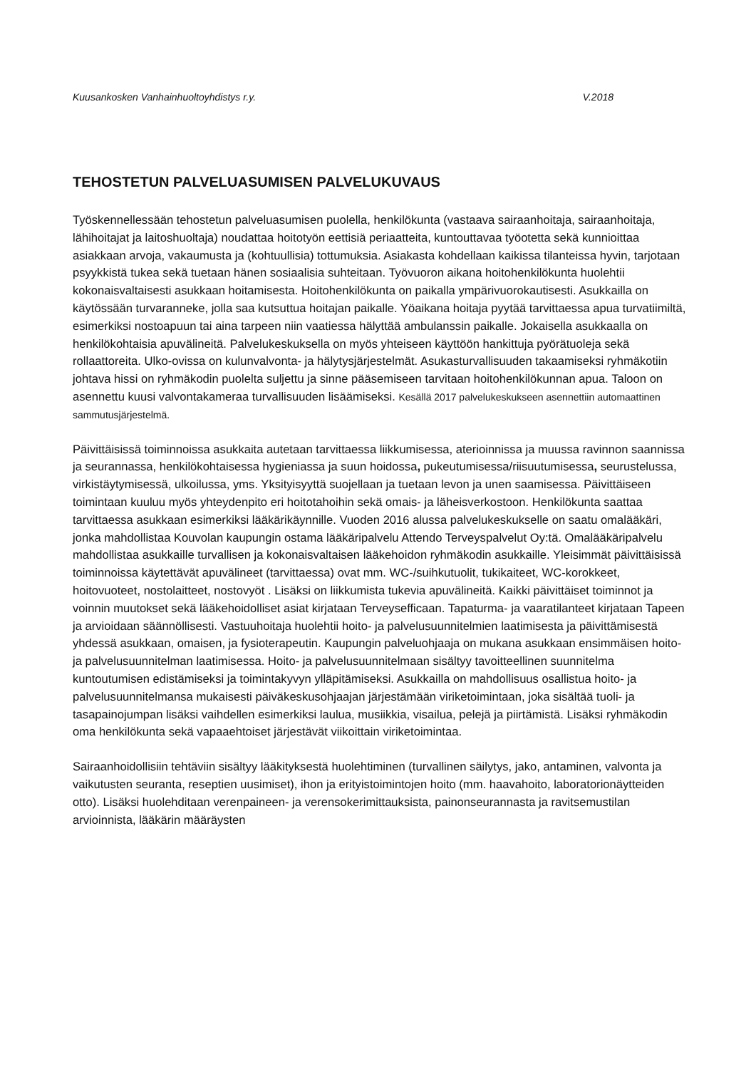Kuusankosken Vanhainhuoltoyhdistys r.y. V.2018
TEHOSTETUN PALVELUASUMISEN PALVELUKUVAUS
Työskennellessään tehostetun palveluasumisen puolella, henkilökunta (vastaava sairaanhoitaja, sairaanhoitaja, lähihoitajat ja laitoshuoltaja) noudattaa hoitotyön eettisiä periaatteita, kuntouttavaa työotetta sekä kunnioittaa asiakkaan arvoja, vakaumusta ja (kohtuullisia) tottumuksia. Asiakasta kohdellaan kaikissa tilanteissa hyvin, tarjotaan psyykkistä tukea sekä tuetaan hänen sosiaalisia suhteitaan. Työvuoron aikana hoitohenkilökunta huolehtii kokonaisvaltaisesti asukkaan hoitamisesta. Hoitohenkilökunta on paikalla ympärivuorokautisesti. Asukkailla on käytössään turvaranneke, jolla saa kutsuttua hoitajan paikalle. Yöaikana hoitaja pyytää tarvittaessa apua turvatiimiltä, esimerkiksi nostoapuun tai aina tarpeen niin vaatiessa hälyttää ambulanssin paikalle. Jokaisella asukkaalla on henkilökohtaisia apuvälineitä. Palvelukeskuksella on myös yhteiseen käyttöön hankittuja pyörätuoleja sekä rollaattoreita. Ulko-ovissa on kulunvalvonta- ja hälytysjärjestelmät. Asukasturvallisuuden takaamiseksi ryhmäkotiin johtava hissi on ryhmäkodin puolelta suljettu ja sinne pääsemiseen tarvitaan hoitohenkilökunnan apua. Taloon on asennettu kuusi valvontakameraa turvallisuuden lisäämiseksi. Kesällä 2017 palvelukeskukseen asennettiin automaattinen sammutusjärjestelmä.
Päivittäisissä toiminnoissa asukkaita autetaan tarvittaessa liikkumisessa, aterioinnissa ja muussa ravinnon saannissa ja seurannassa, henkilökohtaisessa hygieniassa ja suun hoidossa, pukeutumisessa/riisuutumisessa, seurustelussa, virkistäytymisessä, ulkoilussa, yms. Yksityisyyttä suojellaan ja tuetaan levon ja unen saamisessa. Päivittäiseen toimintaan kuuluu myös yhteydenpito eri hoitotahoihin sekä omais- ja läheisverkostoon. Henkilökunta saattaa tarvittaessa asukkaan esimerkiksi lääkärikäynnille. Vuoden 2016 alussa palvelukeskukselle on saatu omalääkäri, jonka mahdollistaa Kouvolan kaupungin ostama lääkäripalvelu Attendo Terveyspalvelut Oy:tä. Omalääkäripalvelu mahdollistaa asukkaille turvallisen ja kokonaisvaltaisen lääkehoidon ryhmäkodin asukkaille. Yleisimmät päivittäisissä toiminnoissa käytettävät apuvälineet (tarvittaessa) ovat mm. WC-/suihkutuolit, tukikaiteet, WC-korokkeet, hoitovuoteet, nostolaitteet, nostovyöt . Lisäksi on liikkumista tukevia apuvälineitä. Kaikki päivittäiset toiminnot ja voinnin muutokset sekä lääkehoidolliset asiat kirjataan Terveysefficaan. Tapaturma- ja vaaratilanteet kirjataan Tapeen ja arvioidaan säännöllisesti. Vastuuhoitaja huolehtii hoito- ja palvelusuunnitelmien laatimisesta ja päivittämisestä yhdessä asukkaan, omaisen, ja fysioterapeutin. Kaupungin palveluohjaaja on mukana asukkaan ensimmäisen hoito- ja palvelusuunnitelman laatimisessa. Hoito- ja palvelusuunnitelmaan sisältyy tavoitteellinen suunnitelma kuntoutumisen edistämiseksi ja toimintakyvyn ylläpitämiseksi. Asukkailla on mahdollisuus osallistua hoito- ja palvelusuunnitelmansa mukaisesti päiväkeskusohjaajan järjestämään viriketoimintaan, joka sisältää tuoli- ja tasapainojumpan lisäksi vaihdellen esimerkiksi laulua, musiikkia, visailua, pelejä ja piirtämistä. Lisäksi ryhmäkodin oma henkilökunta sekä vapaaehtoiset järjestävät viikoittain viriketoimintaa.
Sairaanhoidollisiin tehtäviin sisältyy lääkityksestä huolehtiminen (turvallinen säilytys, jako, antaminen, valvonta ja vaikutusten seuranta, reseptien uusimiset), ihon ja erityistoimintojen hoito (mm. haavahoito, laboratorionäytteiden otto). Lisäksi huolehditaan verenpaineen- ja verensokerimittauksista, painonseurannasta ja ravitsemustilan arvioinnista, lääkärin määräysten